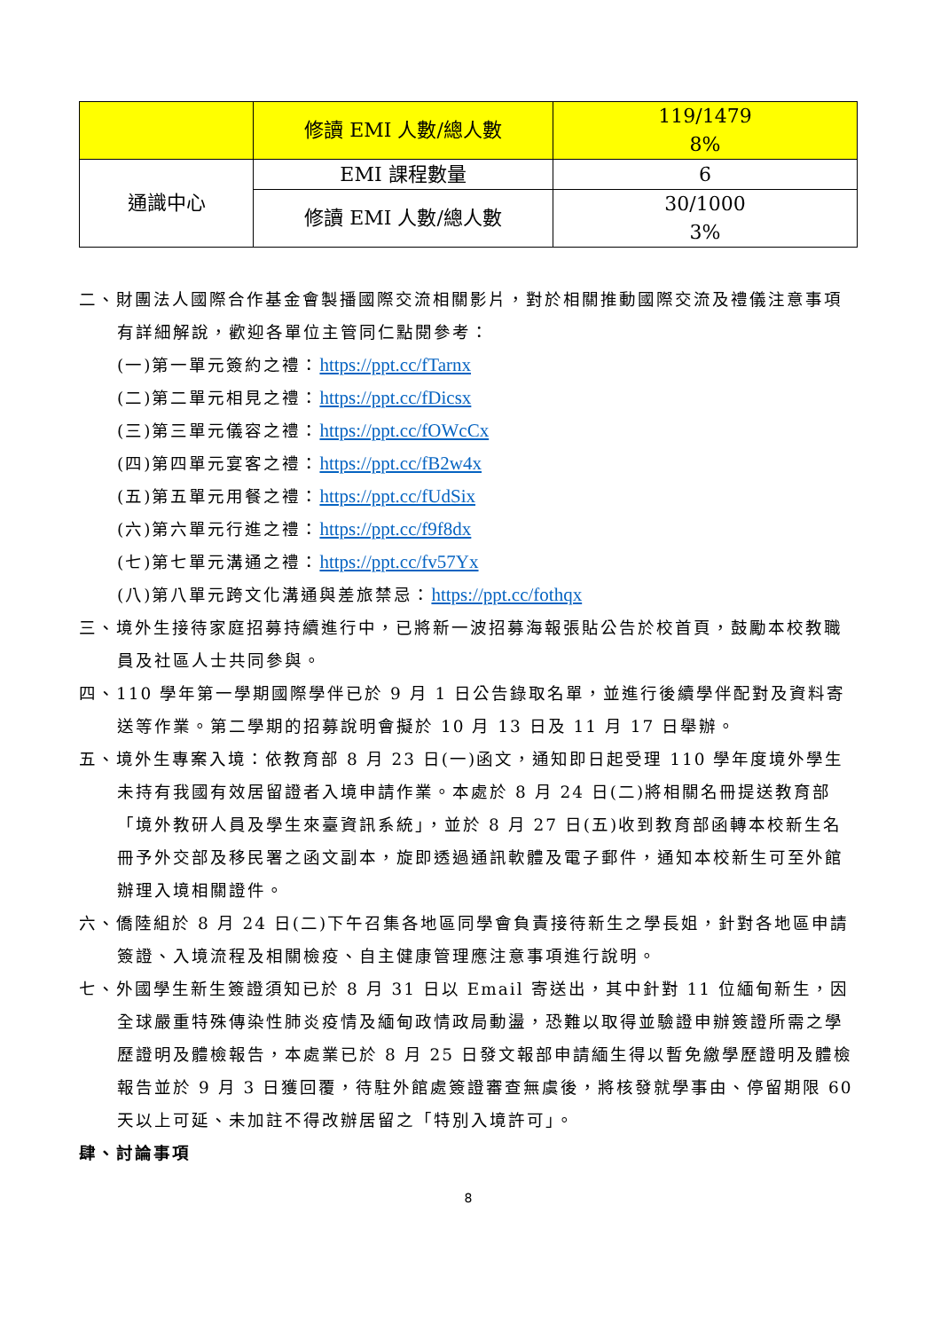| | 修讀 EMI 人數/總人數 | 119/1479 8% |
| 通識中心 | EMI 課程數量 | 6 |
| | 修讀 EMI 人數/總人數 | 30/1000 3% |
二、財團法人國際合作基金會製播國際交流相關影片，對於相關推動國際交流及禮儀注意事項有詳細解說，歡迎各單位主管同仁點閱參考：
(一)第一單元簽約之禮：https://ppt.cc/fTarnx
(二)第二單元相見之禮：https://ppt.cc/fDicsx
(三)第三單元儀容之禮：https://ppt.cc/fOWcCx
(四)第四單元宴客之禮：https://ppt.cc/fB2w4x
(五)第五單元用餐之禮：https://ppt.cc/fUdSix
(六)第六單元行進之禮：https://ppt.cc/f9f8dx
(七)第七單元溝通之禮：https://ppt.cc/fv57Yx
(八)第八單元跨文化溝通與差旅禁忌：https://ppt.cc/fothqx
三、境外生接待家庭招募持續進行中，已將新一波招募海報張貼公告於校首頁，鼓勵本校教職員及社區人士共同參與。
四、110 學年第一學期國際學伴已於 9 月 1 日公告錄取名單，並進行後續學伴配對及資料寄送等作業。第二學期的招募說明會擬於 10 月 13 日及 11 月 17 日舉辦。
五、境外生專案入境：依教育部 8 月 23 日(一)函文，通知即日起受理 110 學年度境外學生未持有我國有效居留證者入境申請作業。本處於 8 月 24 日(二)將相關名冊提送教育部「境外教研人員及學生來臺資訊系統」，並於 8 月 27 日(五)收到教育部函轉本校新生名冊予外交部及移民署之函文副本，旋即透過通訊軟體及電子郵件，通知本校新生可至外館辦理入境相關證件。
六、僑陸組於 8 月 24 日(二)下午召集各地區同學會負責接待新生之學長姐，針對各地區申請簽證、入境流程及相關檢疫、自主健康管理應注意事項進行說明。
七、外國學生新生簽證須知已於 8 月 31 日以 Email 寄送出，其中針對 11 位緬甸新生，因全球嚴重特殊傳染性肺炎疫情及緬甸政情政局動盪，恐難以取得並驗證申辦簽證所需之學歷證明及體檢報告，本處業已於 8 月 25 日發文報部申請緬生得以暫免繳學歷證明及體檢報告並於 9 月 3 日獲回覆，待駐外館處簽證審查無虞後，將核發就學事由、停留期限 60 天以上可延、未加註不得改辦居留之「特別入境許可」。
肆、討論事項
8